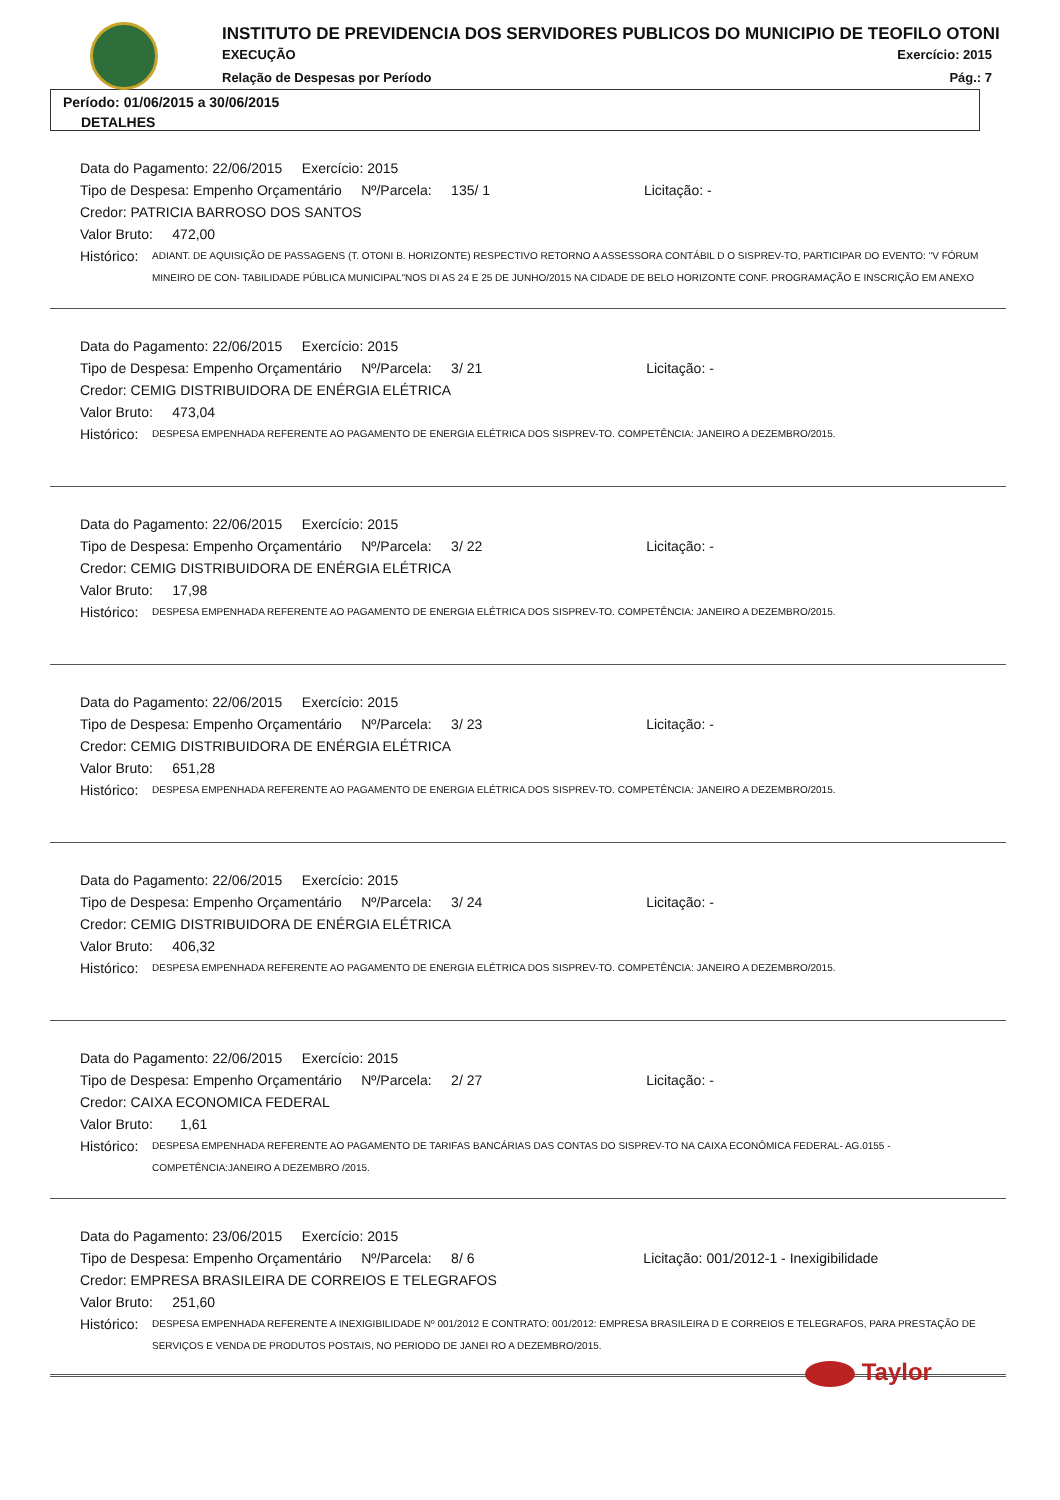INSTITUTO DE PREVIDENCIA DOS SERVIDORES PUBLICOS DO MUNICIPIO DE TEOFILO OTONI
EXECUÇÃO Exercício: 2015
Relação de Despesas por Período Pág.: 7
Período: 01/06/2015 a 30/06/2015
DETALHES
Data do Pagamento: 22/06/2015 Exercício: 2015
Tipo de Despesa: Empenho Orçamentário Nº/Parcela: 135/ 1 Licitação: -
Credor: PATRICIA BARROSO DOS SANTOS
Valor Bruto: 472,00
Histórico: ADIANT. DE AQUISIÇÃO DE PASSAGENS (T. OTONI B. HORIZONTE) RESPECTIVO RETORNO A ASSESSORA CONTÁBIL D O SISPREV-TO, PARTICIPAR DO EVENTO: "V FÓRUM MINEIRO DE CON- TABILIDADE PÚBLICA MUNICIPAL"NOS DI AS 24 E 25 DE JUNHO/2015 NA CIDADE DE BELO HORIZONTE CONF. PROGRAMAÇÃO E INSCRIÇÃO EM ANEXO
Data do Pagamento: 22/06/2015 Exercício: 2015
Tipo de Despesa: Empenho Orçamentário Nº/Parcela: 3/ 21 Licitação: -
Credor: CEMIG DISTRIBUIDORA DE ENÉRGIA ELÉTRICA
Valor Bruto: 473,04
Histórico: DESPESA EMPENHADA REFERENTE AO PAGAMENTO DE ENERGIA ELÉTRICA DOS SISPREV-TO. COMPETÊNCIA: JANEIRO A DEZEMBRO/2015.
Data do Pagamento: 22/06/2015 Exercício: 2015
Tipo de Despesa: Empenho Orçamentário Nº/Parcela: 3/ 22 Licitação: -
Credor: CEMIG DISTRIBUIDORA DE ENÉRGIA ELÉTRICA
Valor Bruto: 17,98
Histórico: DESPESA EMPENHADA REFERENTE AO PAGAMENTO DE ENERGIA ELÉTRICA DOS SISPREV-TO. COMPETÊNCIA: JANEIRO A DEZEMBRO/2015.
Data do Pagamento: 22/06/2015 Exercício: 2015
Tipo de Despesa: Empenho Orçamentário Nº/Parcela: 3/ 23 Licitação: -
Credor: CEMIG DISTRIBUIDORA DE ENÉRGIA ELÉTRICA
Valor Bruto: 651,28
Histórico: DESPESA EMPENHADA REFERENTE AO PAGAMENTO DE ENERGIA ELÉTRICA DOS SISPREV-TO. COMPETÊNCIA: JANEIRO A DEZEMBRO/2015.
Data do Pagamento: 22/06/2015 Exercício: 2015
Tipo de Despesa: Empenho Orçamentário Nº/Parcela: 3/ 24 Licitação: -
Credor: CEMIG DISTRIBUIDORA DE ENÉRGIA ELÉTRICA
Valor Bruto: 406,32
Histórico: DESPESA EMPENHADA REFERENTE AO PAGAMENTO DE ENERGIA ELÉTRICA DOS SISPREV-TO. COMPETÊNCIA: JANEIRO A DEZEMBRO/2015.
Data do Pagamento: 22/06/2015 Exercício: 2015
Tipo de Despesa: Empenho Orçamentário Nº/Parcela: 2/ 27 Licitação: -
Credor: CAIXA ECONOMICA FEDERAL
Valor Bruto: 1,61
Histórico: DESPESA EMPENHADA REFERENTE AO PAGAMENTO DE TARIFAS BANCÁRIAS DAS CONTAS DO SISPREV-TO NA CAIXA ECONÔMICA FEDERAL- AG.0155 - COMPETÊNCIA:JANEIRO A DEZEMBRO /2015.
Data do Pagamento: 23/06/2015 Exercício: 2015
Tipo de Despesa: Empenho Orçamentário Nº/Parcela: 8/ 6 Licitação: 001/2012-1 - Inexigibilidade
Credor: EMPRESA BRASILEIRA DE CORREIOS E TELEGRAFOS
Valor Bruto: 251,60
Histórico: DESPESA EMPENHADA REFERENTE A INEXIGIBILIDADE Nº 001/2012 E CONTRATO: 001/2012: EMPRESA BRASILEIRA D E CORREIOS E TELEGRAFOS, PARA PRESTAÇÃO DE SERVIÇOS E VENDA DE PRODUTOS POSTAIS, NO PERIODO DE JANEI RO A DEZEMBRO/2015.
Taylor